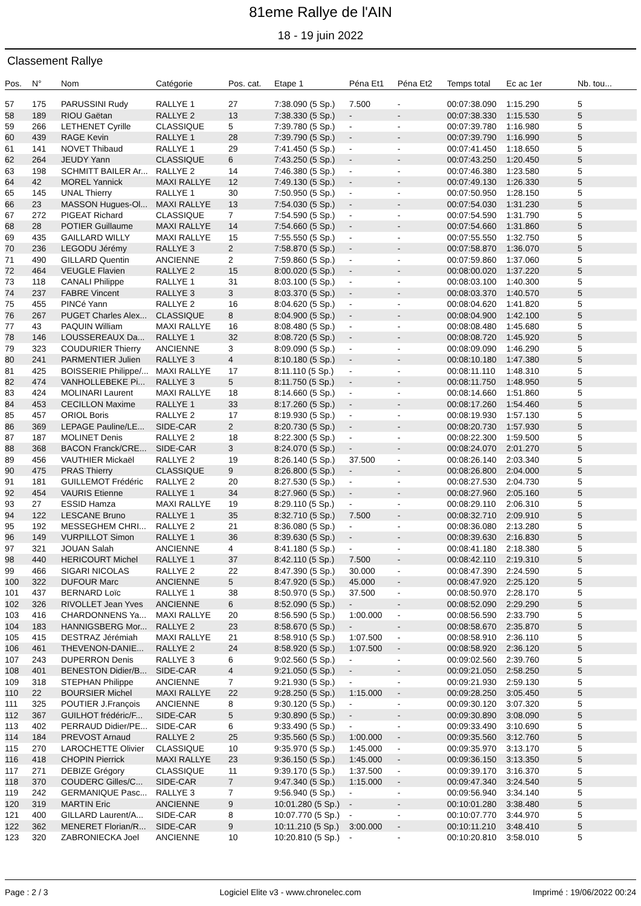81eme Rallye de l'AIN
18 - 19 juin 2022
Classement Rallye
| Pos. | N° | Nom | Catégorie | Pos. cat. | Etape 1 | Péna Et1 | Péna Et2 | Temps total | Ec ac 1er | Nb. tou... |
| --- | --- | --- | --- | --- | --- | --- | --- | --- | --- | --- |
| 57 | 175 | PARUSSINI Rudy | RALLYE 1 | 27 | 7:38.090 (5 Sp.) | 7.500 | - | 00:07:38.090 | 1:15.290 | 5 |
| 58 | 189 | RIOU Gaëtan | RALLYE 2 | 13 | 7:38.330 (5 Sp.) | - | - | 00:07:38.330 | 1:15.530 | 5 |
| 59 | 266 | LETHENET Cyrille | CLASSIQUE | 5 | 7:39.780 (5 Sp.) | - | - | 00:07:39.780 | 1:16.980 | 5 |
| 60 | 439 | RAGE Kevin | RALLYE 1 | 28 | 7:39.790 (5 Sp.) | - | - | 00:07:39.790 | 1:16.990 | 5 |
| 61 | 141 | NOVET Thibaud | RALLYE 1 | 29 | 7:41.450 (5 Sp.) | - | - | 00:07:41.450 | 1:18.650 | 5 |
| 62 | 264 | JEUDY Yann | CLASSIQUE | 6 | 7:43.250 (5 Sp.) | - | - | 00:07:43.250 | 1:20.450 | 5 |
| 63 | 198 | SCHMITT BAILER Ar... | RALLYE 2 | 14 | 7:46.380 (5 Sp.) | - | - | 00:07:46.380 | 1:23.580 | 5 |
| 64 | 42 | MOREL Yannick | MAXI RALLYE | 12 | 7:49.130 (5 Sp.) | - | - | 00:07:49.130 | 1:26.330 | 5 |
| 65 | 145 | UNAL Thierry | RALLYE 1 | 30 | 7:50.950 (5 Sp.) | - | - | 00:07:50.950 | 1:28.150 | 5 |
| 66 | 23 | MASSON Hugues-Ol... | MAXI RALLYE | 13 | 7:54.030 (5 Sp.) | - | - | 00:07:54.030 | 1:31.230 | 5 |
| 67 | 272 | PIGEAT Richard | CLASSIQUE | 7 | 7:54.590 (5 Sp.) | - | - | 00:07:54.590 | 1:31.790 | 5 |
| 68 | 28 | POTIER Guillaume | MAXI RALLYE | 14 | 7:54.660 (5 Sp.) | - | - | 00:07:54.660 | 1:31.860 | 5 |
| 69 | 435 | GAILLARD WILLY | MAXI RALLYE | 15 | 7:55.550 (5 Sp.) | - | - | 00:07:55.550 | 1:32.750 | 5 |
| 70 | 236 | LEGODU Jérémy | RALLYE 3 | 2 | 7:58.870 (5 Sp.) | - | - | 00:07:58.870 | 1:36.070 | 5 |
| 71 | 490 | GILLARD Quentin | ANCIENNE | 2 | 7:59.860 (5 Sp.) | - | - | 00:07:59.860 | 1:37.060 | 5 |
| 72 | 464 | VEUGLE Flavien | RALLYE 2 | 15 | 8:00.020 (5 Sp.) | - | - | 00:08:00.020 | 1:37.220 | 5 |
| 73 | 118 | CANALI Philippe | RALLYE 1 | 31 | 8:03.100 (5 Sp.) | - | - | 00:08:03.100 | 1:40.300 | 5 |
| 74 | 237 | FABRE Vincent | RALLYE 3 | 3 | 8:03.370 (5 Sp.) | - | - | 00:08:03.370 | 1:40.570 | 5 |
| 75 | 455 | PINCé Yann | RALLYE 2 | 16 | 8:04.620 (5 Sp.) | - | - | 00:08:04.620 | 1:41.820 | 5 |
| 76 | 267 | PUGET Charles Alex... | CLASSIQUE | 8 | 8:04.900 (5 Sp.) | - | - | 00:08:04.900 | 1:42.100 | 5 |
| 77 | 43 | PAQUIN William | MAXI RALLYE | 16 | 8:08.480 (5 Sp.) | - | - | 00:08:08.480 | 1:45.680 | 5 |
| 78 | 146 | LOUSSEREAUX Da... | RALLYE 1 | 32 | 8:08.720 (5 Sp.) | - | - | 00:08:08.720 | 1:45.920 | 5 |
| 79 | 323 | COUDURIER Thierry | ANCIENNE | 3 | 8:09.090 (5 Sp.) | - | - | 00:08:09.090 | 1:46.290 | 5 |
| 80 | 241 | PARMENTIER Julien | RALLYE 3 | 4 | 8:10.180 (5 Sp.) | - | - | 00:08:10.180 | 1:47.380 | 5 |
| 81 | 425 | BOISSERIE Philippe/... | MAXI RALLYE | 17 | 8:11.110 (5 Sp.) | - | - | 00:08:11.110 | 1:48.310 | 5 |
| 82 | 474 | VANHOLLEBEKE Pi... | RALLYE 3 | 5 | 8:11.750 (5 Sp.) | - | - | 00:08:11.750 | 1:48.950 | 5 |
| 83 | 424 | MOLINARI Laurent | MAXI RALLYE | 18 | 8:14.660 (5 Sp.) | - | - | 00:08:14.660 | 1:51.860 | 5 |
| 84 | 453 | CECILLON Maxime | RALLYE 1 | 33 | 8:17.260 (5 Sp.) | - | - | 00:08:17.260 | 1:54.460 | 5 |
| 85 | 457 | ORIOL Boris | RALLYE 2 | 17 | 8:19.930 (5 Sp.) | - | - | 00:08:19.930 | 1:57.130 | 5 |
| 86 | 369 | LEPAGE Pauline/LE... | SIDE-CAR | 2 | 8:20.730 (5 Sp.) | - | - | 00:08:20.730 | 1:57.930 | 5 |
| 87 | 187 | MOLINET Denis | RALLYE 2 | 18 | 8:22.300 (5 Sp.) | - | - | 00:08:22.300 | 1:59.500 | 5 |
| 88 | 368 | BACON Franck/CRE... | SIDE-CAR | 3 | 8:24.070 (5 Sp.) | - | - | 00:08:24.070 | 2:01.270 | 5 |
| 89 | 456 | VAUTHIER Mickaël | RALLYE 2 | 19 | 8:26.140 (5 Sp.) | 37.500 | - | 00:08:26.140 | 2:03.340 | 5 |
| 90 | 475 | PRAS Thierry | CLASSIQUE | 9 | 8:26.800 (5 Sp.) | - | - | 00:08:26.800 | 2:04.000 | 5 |
| 91 | 181 | GUILLEMOT Frédéric | RALLYE 2 | 20 | 8:27.530 (5 Sp.) | - | - | 00:08:27.530 | 2:04.730 | 5 |
| 92 | 454 | VAURIS Etienne | RALLYE 1 | 34 | 8:27.960 (5 Sp.) | - | - | 00:08:27.960 | 2:05.160 | 5 |
| 93 | 27 | ESSID Hamza | MAXI RALLYE | 19 | 8:29.110 (5 Sp.) | - | - | 00:08:29.110 | 2:06.310 | 5 |
| 94 | 122 | LESCANE Bruno | RALLYE 1 | 35 | 8:32.710 (5 Sp.) | 7.500 | - | 00:08:32.710 | 2:09.910 | 5 |
| 95 | 192 | MESSEGHEM CHRI... | RALLYE 2 | 21 | 8:36.080 (5 Sp.) | - | - | 00:08:36.080 | 2:13.280 | 5 |
| 96 | 149 | VURPILLOT Simon | RALLYE 1 | 36 | 8:39.630 (5 Sp.) | - | - | 00:08:39.630 | 2:16.830 | 5 |
| 97 | 321 | JOUAN Salah | ANCIENNE | 4 | 8:41.180 (5 Sp.) | - | - | 00:08:41.180 | 2:18.380 | 5 |
| 98 | 440 | HERICOURT Michel | RALLYE 1 | 37 | 8:42.110 (5 Sp.) | 7.500 | - | 00:08:42.110 | 2:19.310 | 5 |
| 99 | 466 | SIGARI NICOLAS | RALLYE 2 | 22 | 8:47.390 (5 Sp.) | 30.000 | - | 00:08:47.390 | 2:24.590 | 5 |
| 100 | 322 | DUFOUR Marc | ANCIENNE | 5 | 8:47.920 (5 Sp.) | 45.000 | - | 00:08:47.920 | 2:25.120 | 5 |
| 101 | 437 | BERNARD Loïc | RALLYE 1 | 38 | 8:50.970 (5 Sp.) | 37.500 | - | 00:08:50.970 | 2:28.170 | 5 |
| 102 | 326 | RIVOLLET Jean Yves | ANCIENNE | 6 | 8:52.090 (5 Sp.) | - | - | 00:08:52.090 | 2:29.290 | 5 |
| 103 | 416 | CHARDONNENS Ya... | MAXI RALLYE | 20 | 8:56.590 (5 Sp.) | 1:00.000 | - | 00:08:56.590 | 2:33.790 | 5 |
| 104 | 183 | HANNIGSBERG Mor... | RALLYE 2 | 23 | 8:58.670 (5 Sp.) | - | - | 00:08:58.670 | 2:35.870 | 5 |
| 105 | 415 | DESTRAZ Jérémiah | MAXI RALLYE | 21 | 8:58.910 (5 Sp.) | 1:07.500 | - | 00:08:58.910 | 2:36.110 | 5 |
| 106 | 461 | THEVENON-DANIE... | RALLYE 2 | 24 | 8:58.920 (5 Sp.) | 1:07.500 | - | 00:08:58.920 | 2:36.120 | 5 |
| 107 | 243 | DUPERRON Denis | RALLYE 3 | 6 | 9:02.560 (5 Sp.) | - | - | 00:09:02.560 | 2:39.760 | 5 |
| 108 | 401 | BENESTON Didier/B... | SIDE-CAR | 4 | 9:21.050 (5 Sp.) | - | - | 00:09:21.050 | 2:58.250 | 5 |
| 109 | 318 | STEPHAN Philippe | ANCIENNE | 7 | 9:21.930 (5 Sp.) | - | - | 00:09:21.930 | 2:59.130 | 5 |
| 110 | 22 | BOURSIER Michel | MAXI RALLYE | 22 | 9:28.250 (5 Sp.) | 1:15.000 | - | 00:09:28.250 | 3:05.450 | 5 |
| 111 | 325 | POUTIER J.François | ANCIENNE | 8 | 9:30.120 (5 Sp.) | - | - | 00:09:30.120 | 3:07.320 | 5 |
| 112 | 367 | GUILHOT frédéric/F... | SIDE-CAR | 5 | 9:30.890 (5 Sp.) | - | - | 00:09:30.890 | 3:08.090 | 5 |
| 113 | 402 | PERRAUD Didier/PE... | SIDE-CAR | 6 | 9:33.490 (5 Sp.) | - | - | 00:09:33.490 | 3:10.690 | 5 |
| 114 | 184 | PREVOST Arnaud | RALLYE 2 | 25 | 9:35.560 (5 Sp.) | 1:00.000 | - | 00:09:35.560 | 3:12.760 | 5 |
| 115 | 270 | LAROCHETTE Olivier | CLASSIQUE | 10 | 9:35.970 (5 Sp.) | 1:45.000 | - | 00:09:35.970 | 3:13.170 | 5 |
| 116 | 418 | CHOPIN Pierrick | MAXI RALLYE | 23 | 9:36.150 (5 Sp.) | 1:45.000 | - | 00:09:36.150 | 3:13.350 | 5 |
| 117 | 271 | DEBIZE Grégory | CLASSIQUE | 11 | 9:39.170 (5 Sp.) | 1:37.500 | - | 00:09:39.170 | 3:16.370 | 5 |
| 118 | 370 | COUDERC Gilles/C... | SIDE-CAR | 7 | 9:47.340 (5 Sp.) | 1:15.000 | - | 00:09:47.340 | 3:24.540 | 5 |
| 119 | 242 | GERMANIQUE Pasc... | RALLYE 3 | 7 | 9:56.940 (5 Sp.) | - | - | 00:09:56.940 | 3:34.140 | 5 |
| 120 | 319 | MARTIN Eric | ANCIENNE | 9 | 10:01.280 (5 Sp.) | - | - | 00:10:01.280 | 3:38.480 | 5 |
| 121 | 400 | GILLARD Laurent/A... | SIDE-CAR | 8 | 10:07.770 (5 Sp.) | - | - | 00:10:07.770 | 3:44.970 | 5 |
| 122 | 362 | MENERET Florian/R... | SIDE-CAR | 9 | 10:11.210 (5 Sp.) | 3:00.000 | - | 00:10:11.210 | 3:48.410 | 5 |
| 123 | 320 | ZABRONIECKA Joel | ANCIENNE | 10 | 10:20.810 (5 Sp.) | - | - | 00:10:20.810 | 3:58.010 | 5 |
Page : 2 / 3 Logiciel Elite v3 - www.chronelec.com Imprimé : 19/06/2022 00:24